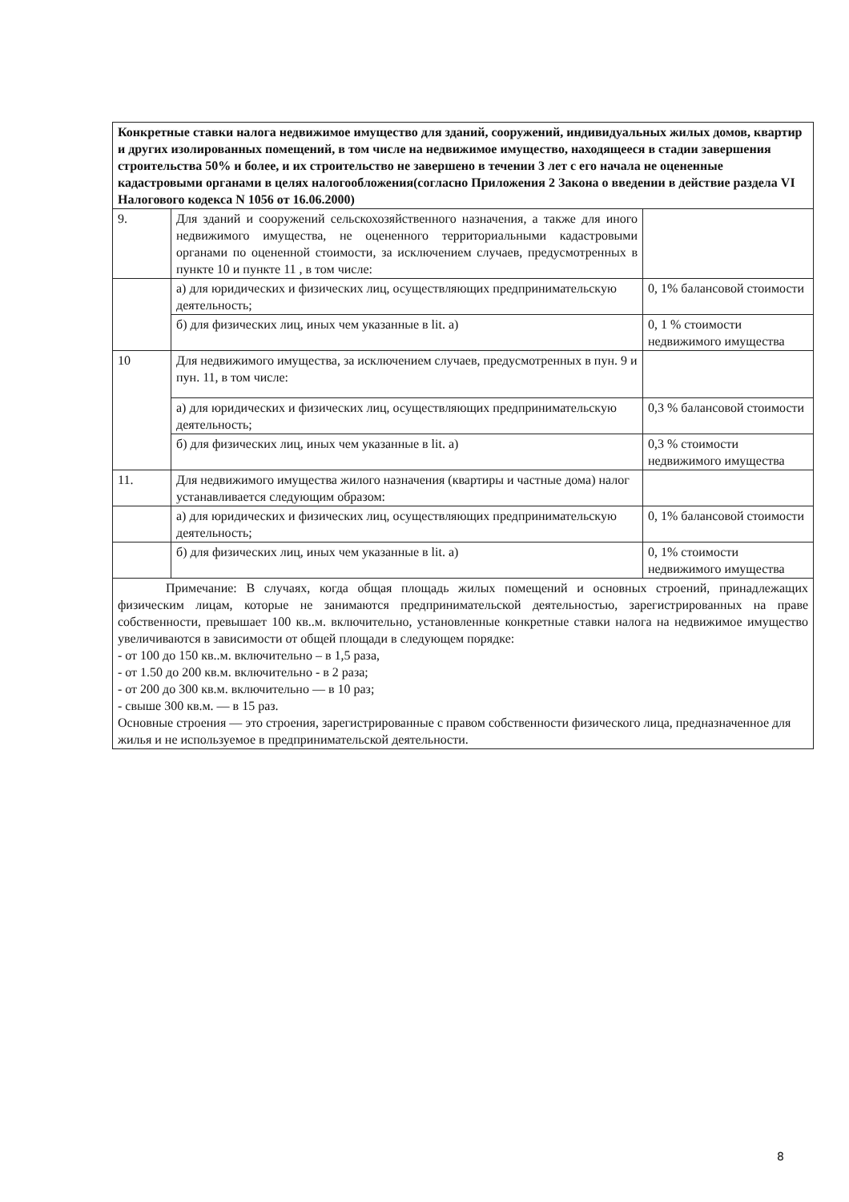| Конкретные ставки налога недвижимое имущество для зданий, сооружений, индивидуальных жилых домов, квартир и других изолированных помещений, в том числе на недвижимое имущество, находящееся в стадии завершения строительства 50% и более, и их строительство не завершено в течении 3 лет с его начала не оцененные кадастровыми органами в целях налогообложения(согласно Приложения 2 Закона о введении в действие раздела VI Налогового кодекса N 1056 от 16.06.2000) | | |
| 9. | Для зданий и сооружений сельскохозяйственного назначения, а также для иного недвижимого имущества, не оцененного территориальными кадастровыми органами по оцененной стоимости, за исключением случаев, предусмотренных в пункте 10 и пункте 11 , в том числе: | |
| | а) для юридических и физических лиц, осуществляющих предпринимательскую деятельность; | 0, 1% балансовой стоимости |
| | б) для физических лиц, иных чем указанные в lit. а) | 0, 1 % стоимости недвижимого имущества |
| 10 | Для недвижимого имущества, за исключением случаев, предусмотренных в пун. 9 и пун. 11, в том числе: | |
| | а) для юридических и физических лиц, осуществляющих предпринимательскую деятельность; | 0,3 % балансовой стоимости |
| | б) для физических лиц, иных чем указанные в lit. а) | 0,3 % стоимости недвижимого имущества |
| 11. | Для недвижимого имущества жилого назначения (квартиры и частные дома) налог устанавливается следующим образом: | |
| | а) для юридических и физических лиц, осуществляющих предпринимательскую деятельность; | 0, 1% балансовой стоимости |
| | б) для физических лиц, иных чем указанные в lit. а) | 0, 1% стоимости недвижимого имущества |
| Примечание: В случаях, когда общая площадь жилых помещений и основных строений, принадлежащих физическим лицам, которые не занимаются предпринимательской деятельностью, зарегистрированных на праве собственности, превышает 100 кв..м. включительно, установленные конкретные ставки налога на недвижимое имущество увеличиваются в зависимости от общей площади в следующем порядке: - от 100 до 150 кв..м. включительно – в 1,5 раза, - от 1.50 до 200 кв.м. включительно - в 2 раза; - от 200 до 300 кв.м. включительно — в 10 раз; - свыше 300 кв.м. — в 15 раз. Основные строения — это строения, зарегистрированные с правом собственности физического лица, предназначенное для жилья и не используемое в предпринимательской деятельности. | | |
8